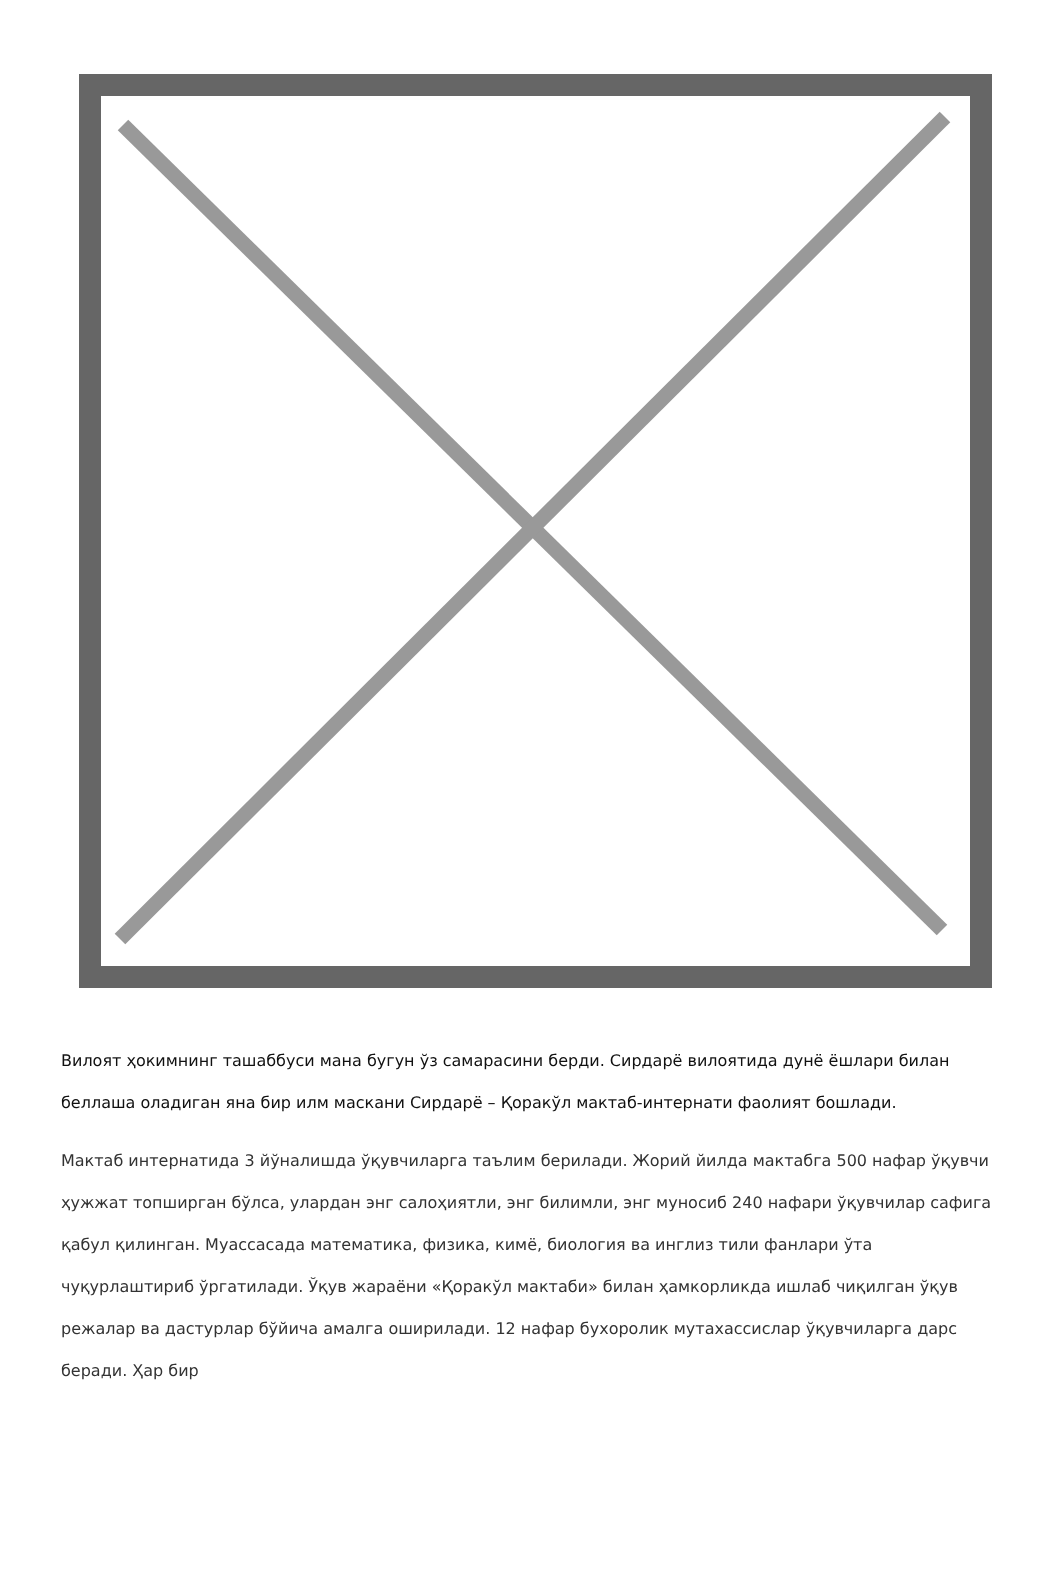Вилоят ҳокимнинг ташаббуси мана бугун ўз самарасини берди. Сирдарё вилоятида дунё ёшлари билан беллаша оладиган яна бир илм маскани Сирдарё – Қоракўл мактаб-интернати фаолият бошлади.
Мактаб интернатида 3 йўналишда ўқувчиларга таълим берилади. Жорий йилда мактабга 500 нафар ўқувчи ҳужжат топширган бўлса, улардан энг салоҳиятли, энг билимли, энг муносиб 240 нафари ўқувчилар сафига қабул қилинган. Муассасада математика, физика, кимё, биология ва инглиз тили фанлари ўта чуқурлаштириб ўргатилади. Ўқув жараёни «Қоракўл мактаби» билан ҳамкорликда ишлаб чиқилган ўқув режалар ва дастурлар бўйича амалга оширилади. 12 нафар бухоролик мутахассислар ўқувчиларга дарс беради. Ҳар бир